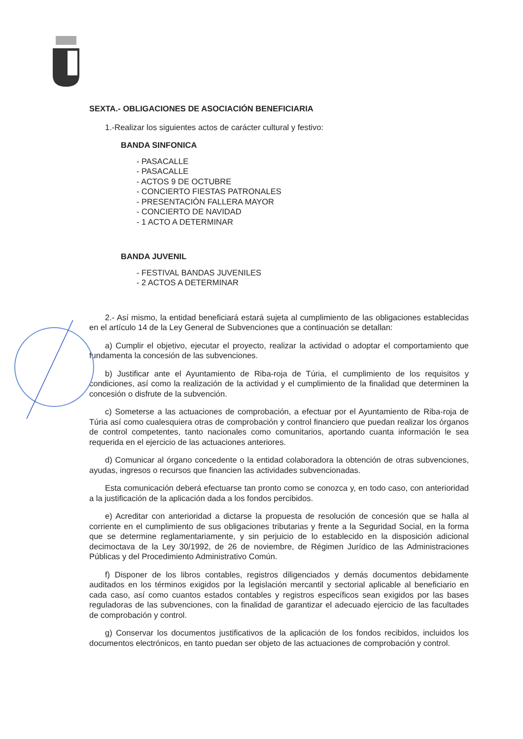SEXTA.- OBLIGACIONES DE ASOCIACIÓN BENEFICIARIA
1.-Realizar los siguientes actos de carácter cultural y festivo:
BANDA SINFONICA
- PASACALLE
- PASACALLE
- ACTOS 9 DE OCTUBRE
- CONCIERTO FIESTAS PATRONALES
- PRESENTACIÓN FALLERA MAYOR
- CONCIERTO DE NAVIDAD
- 1 ACTO A DETERMINAR
BANDA JUVENIL
- FESTIVAL BANDAS JUVENILES
- 2 ACTOS A DETERMINAR
2.- Así mismo, la entidad beneficiará estará sujeta al cumplimiento de las obligaciones establecidas en el artículo 14 de la Ley General de Subvenciones que a continuación se detallan:
a) Cumplir el objetivo, ejecutar el proyecto, realizar la actividad o adoptar el comportamiento que fundamenta la concesión de las subvenciones.
b) Justificar ante el Ayuntamiento de Riba-roja de Túria, el cumplimiento de los requisitos y condiciones, así como la realización de la actividad y el cumplimiento de la finalidad que determinen la concesión o disfrute de la subvención.
c) Someterse a las actuaciones de comprobación, a efectuar por el Ayuntamiento de Riba-roja de Túria así como cualesquiera otras de comprobación y control financiero que puedan realizar los órganos de control competentes, tanto nacionales como comunitarios, aportando cuanta información le sea requerida en el ejercicio de las actuaciones anteriores.
d) Comunicar al órgano concedente o la entidad colaboradora la obtención de otras subvenciones, ayudas, ingresos o recursos que financien las actividades subvencionadas.
Esta comunicación deberá efectuarse tan pronto como se conozca y, en todo caso, con anterioridad a la justificación de la aplicación dada a los fondos percibidos.
e) Acreditar con anterioridad a dictarse la propuesta de resolución de concesión que se halla al corriente en el cumplimiento de sus obligaciones tributarias y frente a la Seguridad Social, en la forma que se determine reglamentariamente, y sin perjuicio de lo establecido en la disposición adicional decimoctava de la Ley 30/1992, de 26 de noviembre, de Régimen Jurídico de las Administraciones Públicas y del Procedimiento Administrativo Común.
f) Disponer de los libros contables, registros diligenciados y demás documentos debidamente auditados en los términos exigidos por la legislación mercantil y sectorial aplicable al beneficiario en cada caso, así como cuantos estados contables y registros específicos sean exigidos por las bases reguladoras de las subvenciones, con la finalidad de garantizar el adecuado ejercicio de las facultades de comprobación y control.
g) Conservar los documentos justificativos de la aplicación de los fondos recibidos, incluidos los documentos electrónicos, en tanto puedan ser objeto de las actuaciones de comprobación y control.